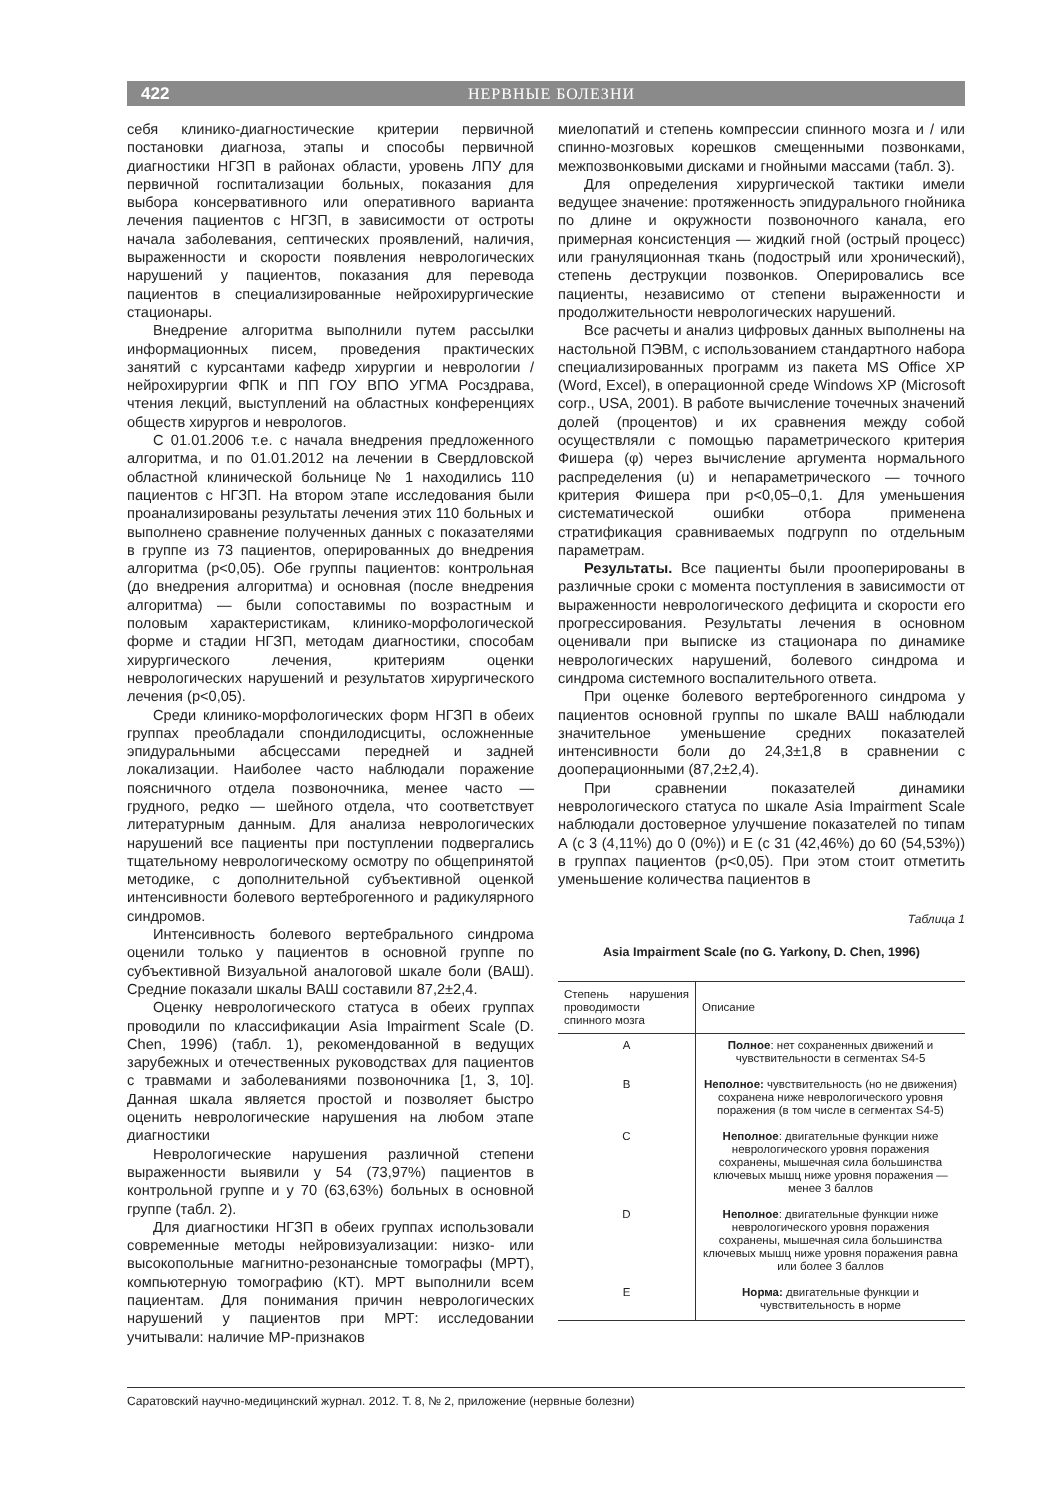422 НЕРВНЫЕ БОЛЕЗНИ
себя клинико-диагностические критерии первичной постановки диагноза, этапы и способы первичной диагностики НГЗП в районах области, уровень ЛПУ для первичной госпитализации больных, показания для выбора консервативного или оперативного варианта лечения пациентов с НГЗП, в зависимости от остроты начала заболевания, септических проявлений, наличия, выраженности и скорости появления неврологических нарушений у пациентов, показания для перевода пациентов в специализированные нейрохирургические стационары.
Внедрение алгоритма выполнили путем рассылки информационных писем, проведения практических занятий с курсантами кафедр хирургии и неврологии / нейрохирургии ФПК и ПП ГОУ ВПО УГМА Росздрава, чтения лекций, выступлений на областных конференциях обществ хирургов и неврологов.
С 01.01.2006 т.е. с начала внедрения предложенного алгоритма, и по 01.01.2012 на лечении в Свердловской областной клинической больнице № 1 находились 110 пациентов с НГЗП. На втором этапе исследования были проанализированы результаты лечения этих 110 больных и выполнено сравнение полученных данных с показателями в группе из 73 пациентов, оперированных до внедрения алгоритма (p<0,05). Обе группы пациентов: контрольная (до внедрения алгоритма) и основная (после внедрения алгоритма) — были сопоставимы по возрастным и половым характеристикам, клинико-морфологической форме и стадии НГЗП, методам диагностики, способам хирургического лечения, критериям оценки неврологических нарушений и результатов хирургического лечения (p<0,05).
Среди клинико-морфологических форм НГЗП в обеих группах преобладали спондилодисциты, осложненные эпидуральными абсцессами передней и задней локализации. Наиболее часто наблюдали поражение поясничного отдела позвоночника, менее часто — грудного, редко — шейного отдела, что соответствует литературным данным. Для анализа неврологических нарушений все пациенты при поступлении подвергались тщательному неврологическому осмотру по общепринятой методике, с дополнительной субъективной оценкой интенсивности болевого вертеброгенного и радикулярного синдромов.
Интенсивность болевого вертебрального синдрома оценили только у пациентов в основной группе по субъективной Визуальной аналоговой шкале боли (ВАШ). Средние показали шкалы ВАШ составили 87,2±2,4.
Оценку неврологического статуса в обеих группах проводили по классификации Asia Impairment Scale (D. Chen, 1996) (табл. 1), рекомендованной в ведущих зарубежных и отечественных руководствах для пациентов с травмами и заболеваниями позвоночника [1, 3, 10]. Данная шкала является простой и позволяет быстро оценить неврологические нарушения на любом этапе диагностики
Неврологические нарушения различной степени выраженности выявили у 54 (73,97%) пациентов в контрольной группе и у 70 (63,63%) больных в основной группе (табл. 2).
Для диагностики НГЗП в обеих группах использовали современные методы нейровизуализации: низко- или высокопольные магнитно-резонансные томографы (МРТ), компьютерную томографию (КТ). МРТ выполнили всем пациентам. Для понимания причин неврологических нарушений у пациентов при МРТ: исследовании учитывали: наличие МР-признаков
миелопатий и степень компрессии спинного мозга и / или спинно-мозговых корешков смещенными позвонками, межпозвонковыми дисками и гнойными массами (табл. 3).
Для определения хирургической тактики имели ведущее значение: протяженность эпидурального гнойника по длине и окружности позвоночного канала, его примерная консистенция — жидкий гной (острый процесс) или грануляционная ткань (подострый или хронический), степень деструкции позвонков. Оперировались все пациенты, независимо от степени выраженности и продолжительности неврологических нарушений.
Все расчеты и анализ цифровых данных выполнены на настольной ПЭВМ, с использованием стандартного набора специализированных программ из пакета MS Office XP (Word, Excel), в операционной среде Windows XP (Microsoft corp., USA, 2001). В работе вычисление точечных значений долей (процентов) и их сравнения между собой осуществляли с помощью параметрического критерия Фишера (φ) через вычисление аргумента нормального распределения (u) и непараметрического — точного критерия Фишера при p<0,05–0,1. Для уменьшения систематической ошибки отбора применена стратификация сравниваемых подгрупп по отдельным параметрам.
Результаты. Все пациенты были прооперированы в различные сроки с момента поступления в зависимости от выраженности неврологического дефицита и скорости его прогрессирования. Результаты лечения в основном оценивали при выписке из стационара по динамике неврологических нарушений, болевого синдрома и синдрома системного воспалительного ответа.
При оценке болевого вертеброгенного синдрома у пациентов основной группы по шкале ВАШ наблюдали значительное уменьшение средних показателей интенсивности боли до 24,3±1,8 в сравнении с дооперационными (87,2±2,4).
При сравнении показателей динамики неврологического статуса по шкале Asia Impairment Scale наблюдали достоверное улучшение показателей по типам А (с 3 (4,11%) до 0 (0%)) и Е (с 31 (42,46%) до 60 (54,53%)) в группах пациентов (p<0,05). При этом стоит отметить уменьшение количества пациентов в
Таблица 1
Asia Impairment Scale (по G. Yarkony, D. Chen, 1996)
| Степень нарушения проводимости спинного мозга | Описание |
| --- | --- |
| A | Полное : нет сохраненных движений и чувствительности в сегментах S4-5 |
| B | Неполное: чувствительность (но не движения) сохранена ниже неврологического уровня поражения (в том числе в сегментах S4-5) |
| C | Неполное : двигательные функции ниже неврологического уровня поражения сохранены, мышечная сила большинства ключевых мышц ниже уровня поражения — менее 3 баллов |
| D | Неполное : двигательные функции ниже неврологического уровня поражения сохранены, мышечная сила большинства ключевых мышц ниже уровня поражения равна или более 3 баллов |
| E | Норма: двигательные функции и чувствительность в норме |
Саратовский научно-медицинский журнал. 2012. Т. 8, № 2, приложение (нервные болезни)